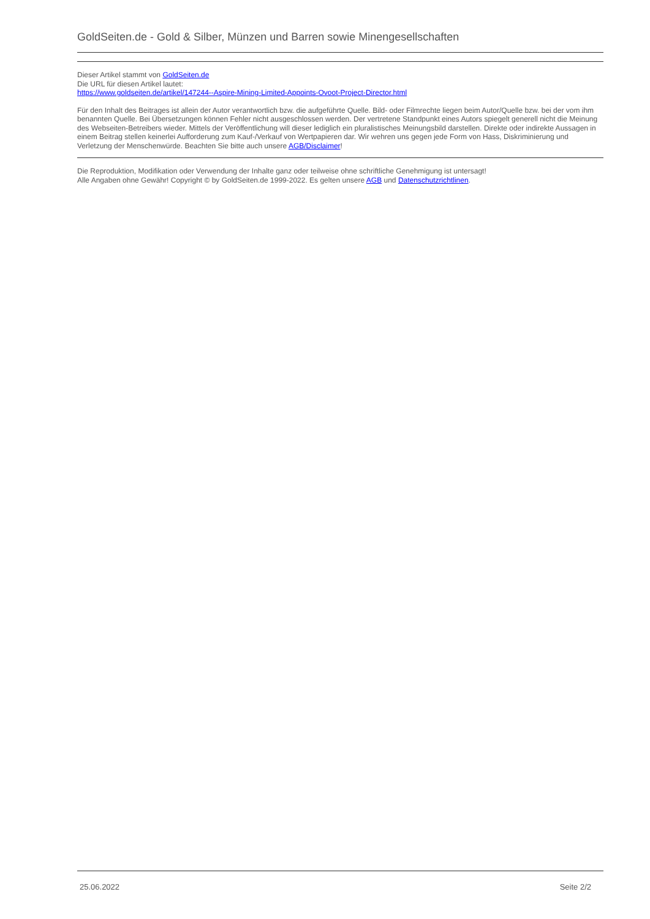GoldSeiten.de - Gold & Silber, Münzen und Barren sowie Minengesellschaften
Dieser Artikel stammt von GoldSeiten.de
Die URL für diesen Artikel lautet:
https://www.goldseiten.de/artikel/147244--Aspire-Mining-Limited-Appoints-Ovoot-Project-Director.html
Für den Inhalt des Beitrages ist allein der Autor verantwortlich bzw. die aufgeführte Quelle. Bild- oder Filmrechte liegen beim Autor/Quelle bzw. bei der vom ihm benannten Quelle. Bei Übersetzungen können Fehler nicht ausgeschlossen werden. Der vertretene Standpunkt eines Autors spiegelt generell nicht die Meinung des Webseiten-Betreibers wieder. Mittels der Veröffentlichung will dieser lediglich ein pluralistisches Meinungsbild darstellen. Direkte oder indirekte Aussagen in einem Beitrag stellen keinerlei Aufforderung zum Kauf-/Verkauf von Wertpapieren dar. Wir wehren uns gegen jede Form von Hass, Diskriminierung und Verletzung der Menschenwürde. Beachten Sie bitte auch unsere AGB/Disclaimer!
Die Reproduktion, Modifikation oder Verwendung der Inhalte ganz oder teilweise ohne schriftliche Genehmigung ist untersagt!
Alle Angaben ohne Gewähr! Copyright © by GoldSeiten.de 1999-2022. Es gelten unsere AGB und Datenschutzrichtlinen.
25.06.2022 Seite 2/2